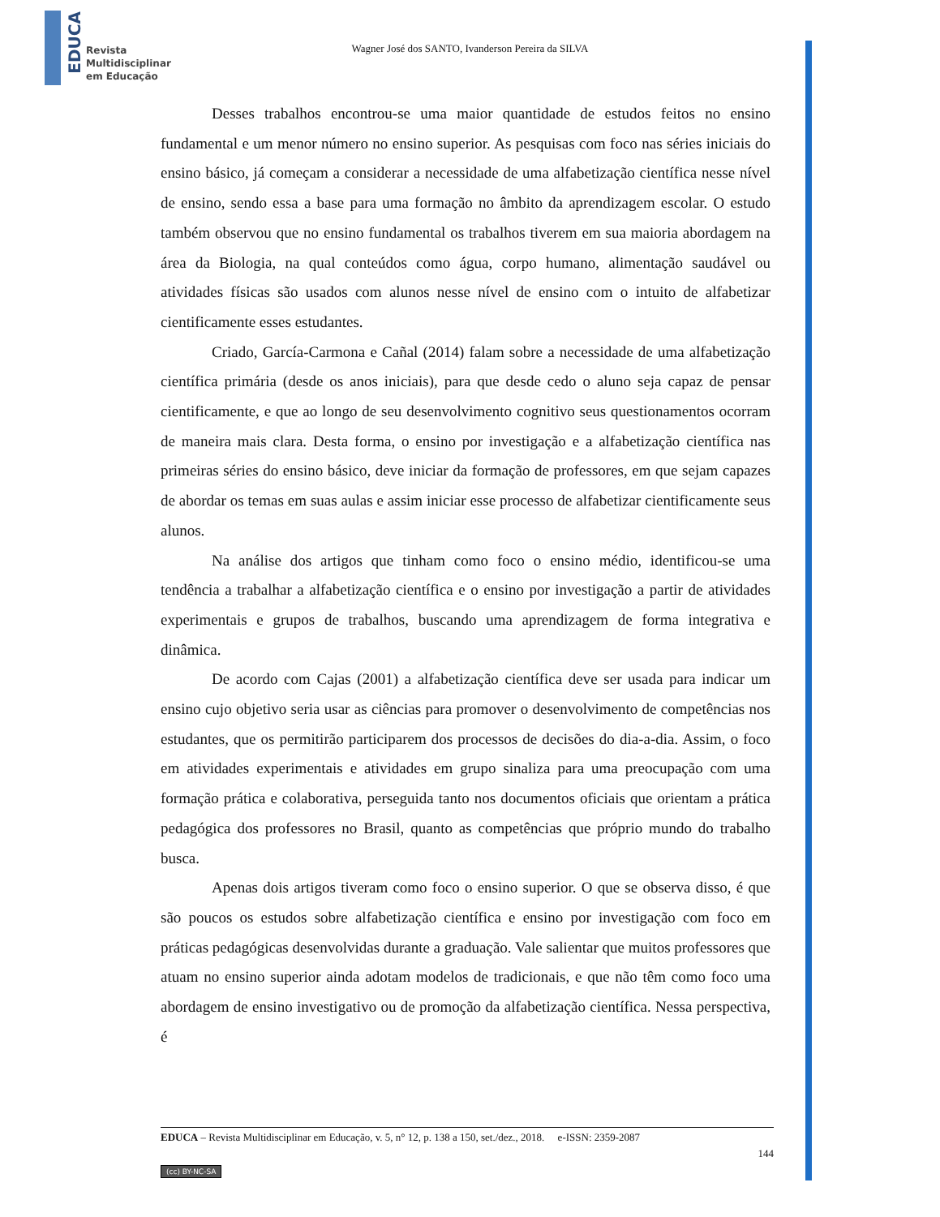EDUCA Revista
Multidisciplinar
em Educação
Wagner José dos SANTO, Ivanderson Pereira da SILVA
Desses trabalhos encontrou-se uma maior quantidade de estudos feitos no ensino fundamental e um menor número no ensino superior. As pesquisas com foco nas séries iniciais do ensino básico, já começam a considerar a necessidade de uma alfabetização científica nesse nível de ensino, sendo essa a base para uma formação no âmbito da aprendizagem escolar. O estudo também observou que no ensino fundamental os trabalhos tiverem em sua maioria abordagem na área da Biologia, na qual conteúdos como água, corpo humano, alimentação saudável ou atividades físicas são usados com alunos nesse nível de ensino com o intuito de alfabetizar cientificamente esses estudantes.
Criado, García-Carmona e Cañal (2014) falam sobre a necessidade de uma alfabetização científica primária (desde os anos iniciais), para que desde cedo o aluno seja capaz de pensar cientificamente, e que ao longo de seu desenvolvimento cognitivo seus questionamentos ocorram de maneira mais clara. Desta forma, o ensino por investigação e a alfabetização científica nas primeiras séries do ensino básico, deve iniciar da formação de professores, em que sejam capazes de abordar os temas em suas aulas e assim iniciar esse processo de alfabetizar cientificamente seus alunos.
Na análise dos artigos que tinham como foco o ensino médio, identificou-se uma tendência a trabalhar a alfabetização científica e o ensino por investigação a partir de atividades experimentais e grupos de trabalhos, buscando uma aprendizagem de forma integrativa e dinâmica.
De acordo com Cajas (2001) a alfabetização científica deve ser usada para indicar um ensino cujo objetivo seria usar as ciências para promover o desenvolvimento de competências nos estudantes, que os permitirão participarem dos processos de decisões do dia-a-dia. Assim, o foco em atividades experimentais e atividades em grupo sinaliza para uma preocupação com uma formação prática e colaborativa, perseguida tanto nos documentos oficiais que orientam a prática pedagógica dos professores no Brasil, quanto as competências que próprio mundo do trabalho busca.
Apenas dois artigos tiveram como foco o ensino superior. O que se observa disso, é que são poucos os estudos sobre alfabetização científica e ensino por investigação com foco em práticas pedagógicas desenvolvidas durante a graduação. Vale salientar que muitos professores que atuam no ensino superior ainda adotam modelos de tradicionais, e que não têm como foco uma abordagem de ensino investigativo ou de promoção da alfabetização científica. Nessa perspectiva, é
EDUCA – Revista Multidisciplinar em Educação, v. 5, n° 12, p. 138 a 150, set./dez., 2018. e-ISSN: 2359-2087
144
(cc) BY-NC-SA